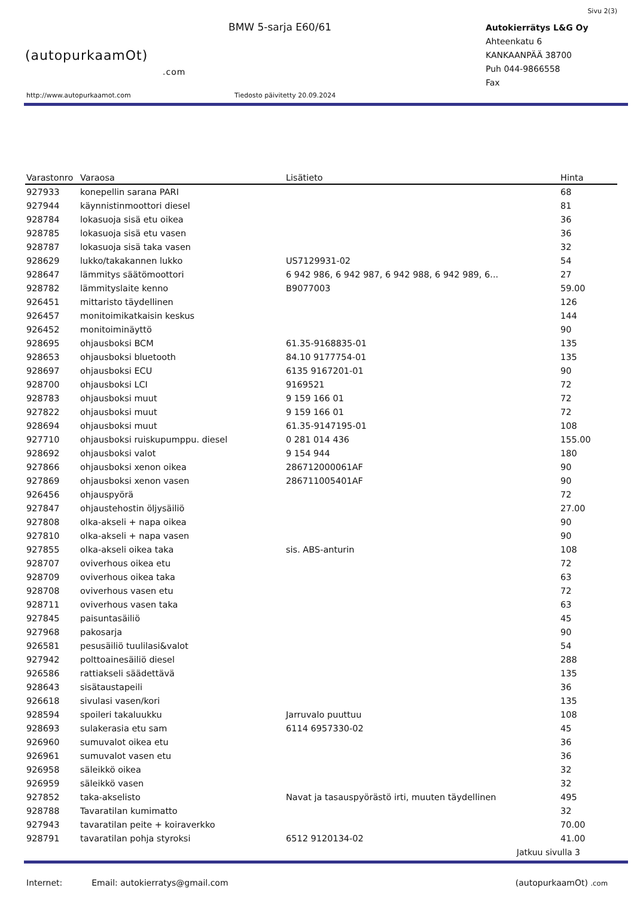Sivu 2(3)
(autopurkaamOt)
.com
BMW 5-sarja E60/61
Autokierrätys L&G Oy
Ahteenkatu 6
KANKAANPÄÄ 38700
Puh 044-9866558
Fax
http://www.autopurkaamot.com Tiedosto päivitetty 20.09.2024
| Varastonro | Varaosa | Lisätieto | Hinta |
| --- | --- | --- | --- |
| 927933 | konepellin sarana PARI | | 68 |
| 927944 | käynnistinmoottori diesel | | 81 |
| 928784 | lokasuoja sisä etu oikea | | 36 |
| 928785 | lokasuoja sisä etu vasen | | 36 |
| 928787 | lokasuoja sisä taka vasen | | 32 |
| 928629 | lukko/takakannen lukko | US7129931-02 | 54 |
| 928647 | lämmitys säätömoottori | 6 942 986, 6 942 987, 6 942 988, 6 942 989, 6... | 27 |
| 928782 | lämmityslaite kenno | B9077003 | 59.00 |
| 926451 | mittaristo täydellinen | | 126 |
| 926457 | monitoimikatkaisin keskus | | 144 |
| 926452 | monitoiminäyttö | | 90 |
| 928695 | ohjausboksi BCM | 61.35-9168835-01 | 135 |
| 928653 | ohjausboksi bluetooth | 84.10 9177754-01 | 135 |
| 928697 | ohjausboksi ECU | 6135 9167201-01 | 90 |
| 928700 | ohjausboksi LCI | 9169521 | 72 |
| 928783 | ohjausboksi muut | 9 159 166 01 | 72 |
| 927822 | ohjausboksi muut | 9 159 166 01 | 72 |
| 928694 | ohjausboksi muut | 61.35-9147195-01 | 108 |
| 927710 | ohjausboksi ruiskupumppu. diesel | 0 281 014 436 | 155.00 |
| 928692 | ohjausboksi valot | 9 154 944 | 180 |
| 927866 | ohjausboksi xenon oikea | 286712000061AF | 90 |
| 927869 | ohjausboksi xenon vasen | 286711005401AF | 90 |
| 926456 | ohjauspyörä | | 72 |
| 927847 | ohjaustehostin öljysäiliö | | 27.00 |
| 927808 | olka-akseli + napa oikea | | 90 |
| 927810 | olka-akseli + napa vasen | | 90 |
| 927855 | olka-akseli oikea taka | sis. ABS-anturin | 108 |
| 928707 | oviverhous oikea etu | | 72 |
| 928709 | oviverhous oikea taka | | 63 |
| 928708 | oviverhous vasen etu | | 72 |
| 928711 | oviverhous vasen taka | | 63 |
| 927845 | paisuntasäiliö | | 45 |
| 927968 | pakosarja | | 90 |
| 926581 | pesusäiliö tuulilasi&valot | | 54 |
| 927942 | polttoainesäiliö diesel | | 288 |
| 926586 | rattiakseli säädettävä | | 135 |
| 928643 | sisätaustapeili | | 36 |
| 926618 | sivulasi vasen/kori | | 135 |
| 928594 | spoileri takaluukku | Jarruvalo puuttuu | 108 |
| 928693 | sulakerasia etu sam | 6114 6957330-02 | 45 |
| 926960 | sumuvalot oikea etu | | 36 |
| 926961 | sumuvalot vasen etu | | 36 |
| 926958 | säleikkö oikea | | 32 |
| 926959 | säleikkö vasen | | 32 |
| 927852 | taka-akselisto | Navat ja tasauspyörästö irti, muuten täydellinen | 495 |
| 928788 | Tavaratilan kumimatto | | 32 |
| 927943 | tavaratilan peite + koiraverkko | | 70.00 |
| 928791 | tavaratilan pohja styroksi | 6512 9120134-02 | 41.00 |
Jatkuu sivulla 3
Internet: Email: autokierratys@gmail.com (autopurkaamOt) .com